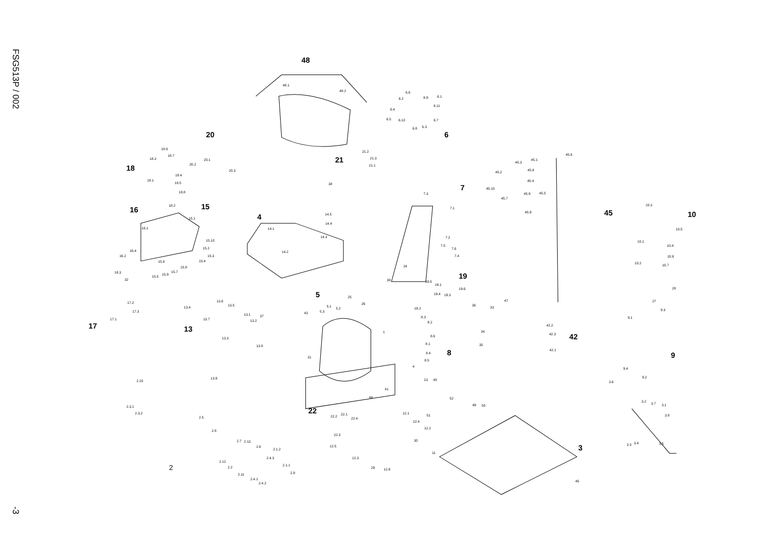FSG513P / 002
-3
48
20
18
21
16
15
4
6
7
45
10
19
5
17
13
42
8
9
22
3
2
48.1
48.2
6.6
6.2
6.9
6.1
6.11
6.4
6.5
6.10
6.7
6.8
6.3
18.6
18.3
18.7
20.1
20.2
20.3
18.4
18.1
18.5
18.8
18.2
21.2
21.3
21.1
38
45.3
45.1
45.6
45.2
45.8
45.4
45.10
45.9
45.7
45.5
45.9
7.3
7.1
7.2
7.5
7.6
7.4
10.3
10.5
10.1
10.4
10.6
10.2
10.7
14.5
14.4
14.1
14.3
14.2
15.1
16.1
15.10
15.2
16.4
15.3
16.2
15.4
15.6
15.8
16.3
15.7
15.9
15.5
32
24
39
19.5
19.1
19.4
19.3
19.6
19.2
28
25
26
36
33
47
27
9.3
9.1
17.2
17.3
17.1
13.6
13.5
13.4
13.7
13.1
13.2
37
13.3
13.8
13.9
43
5.1
5.3
5.2
8.3
8.2
8.6
8.1
8.4
8.5
1
34
35
42.2
42.3
42.1
31
4
9.4
9.2
2.10
23
40
3.6
41
44
52
3.2
3.7
3.1
49
50
2.3.1
2.3.2
12.1
22.1
22.2
22.4
51
3.8
2.5
12.4
12.2
2.8
22.3
30
2.7
2.13
12.5
2.6
2.1.2
3.4
3.5
3.3
11
12.3
2.4.3
2.12
2.1.1
2.2
29
12.6
2.9
2.11
2.4.1
2.4.2
46